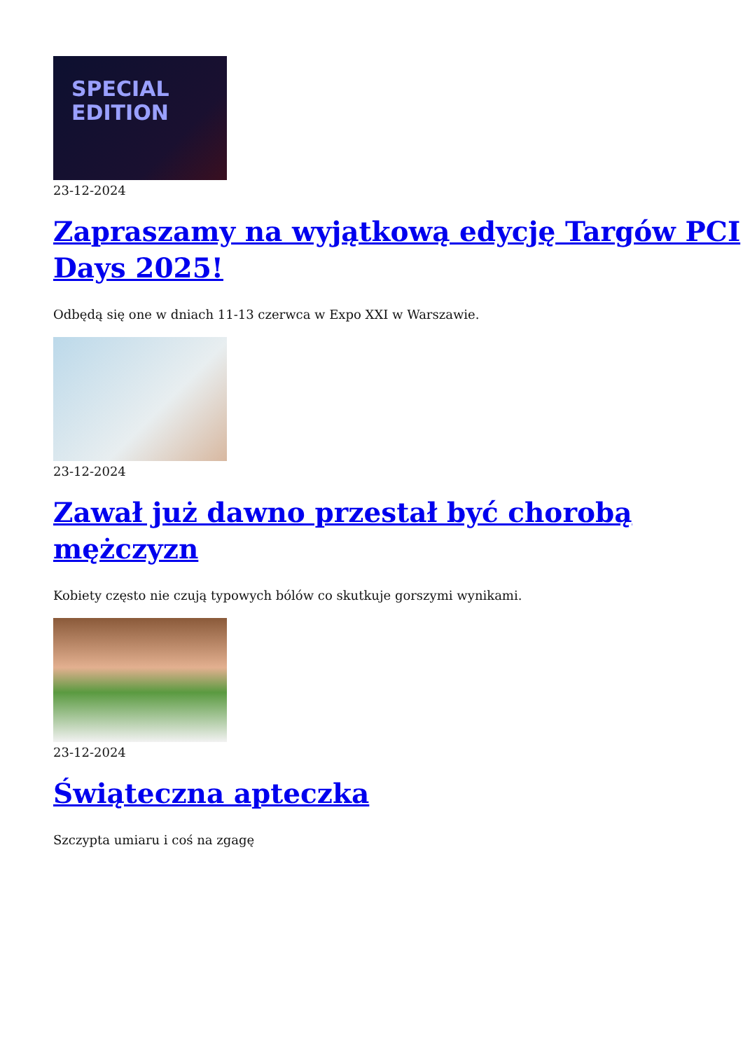SPECIAL
EDITION
23-12-2024
Zapraszamy na wyjątkową edycję Targów PCI Days 2025!
Odbędą się one w dniach 11-13 czerwca w Expo XXI w Warszawie.
23-12-2024
Zawał już dawno przestał być chorobą mężczyzn
Kobiety często nie czują typowych bólów co skutkuje gorszymi wynikami.
23-12-2024
Świąteczna apteczka
Szczypta umiaru i coś na zgagę